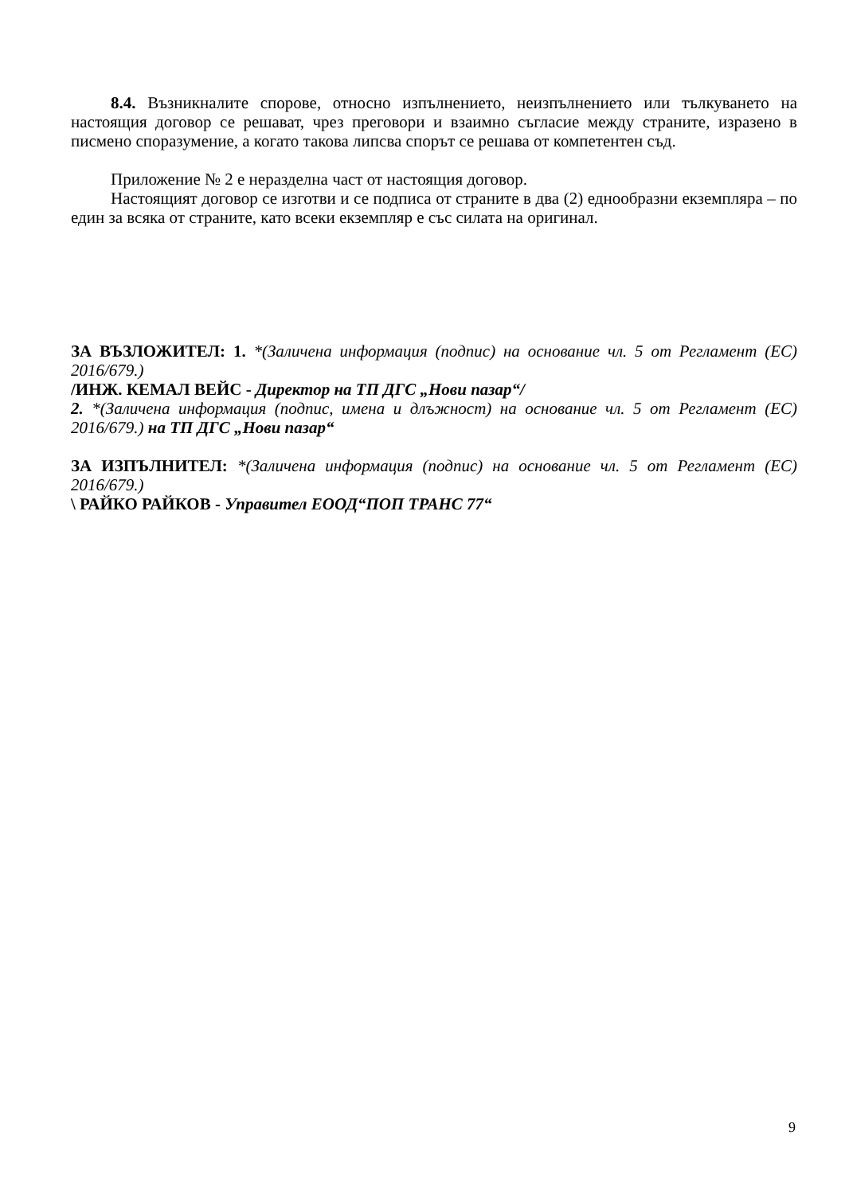8.4. Възникналите спорове, относно изпълнението, неизпълнението или тълкуването на настоящия договор се решават, чрез преговори и взаимно съгласие между страните, изразено в писмено споразумение, а когато такова липсва спорът се решава от компетентен съд.
Приложение № 2 е неразделна част от настоящия договор.
Настоящият договор се изготви и се подписа от страните в два (2) еднообразни екземпляра – по един за всяка от страните, като всеки екземпляр е със силата на оригинал.
ЗА ВЪЗЛОЖИТЕЛ: 1. *(Заличена информация (подпис) на основание чл. 5 от Регламент (ЕС) 2016/679.)
/ИНЖ. КЕМАЛ ВЕЙС - Директор на ТП ДГС „Нови пазар“/
2. *(Заличена информация (подпис, имена и длъжност) на основание чл. 5 от Регламент (ЕС) 2016/679.) на ТП ДГС „Нови пазар“
ЗА ИЗПЪЛНИТЕЛ: *(Заличена информация (подпис) на основание чл. 5 от Регламент (ЕС) 2016/679.)
\ РАЙКО РАЙКОВ - Управител ЕООД“ПОП ТРАНС 77“
9